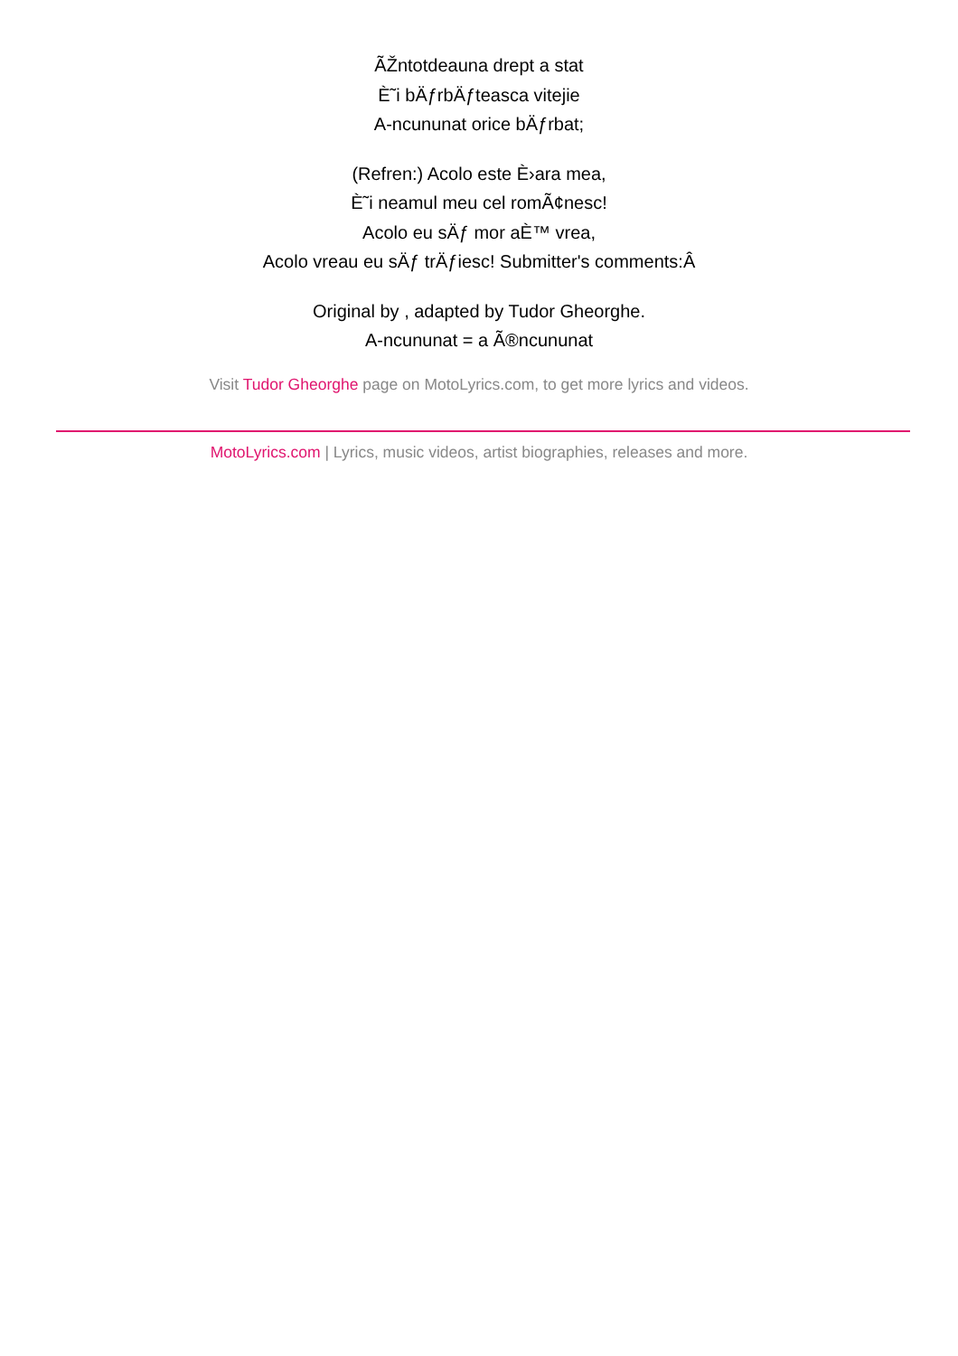ÃŽntotdeauna drept a stat
È˜i bÄƒrbÄƒteasca vitejie
A-ncununat orice bÄƒrbat;
(Refren:) Acolo este È›ara mea,
È˜i neamul meu cel romÃ¢nesc!
Acolo eu sÄƒ mor aÈ™ vrea,
Acolo vreau eu sÄƒ trÄƒiesc! Submitter's comments:Â
Original by , adapted by Tudor Gheorghe.
A-ncununat = a Ã®ncununat
Visit Tudor Gheorghe page on MotoLyrics.com, to get more lyrics and videos.
MotoLyrics.com | Lyrics, music videos, artist biographies, releases and more.